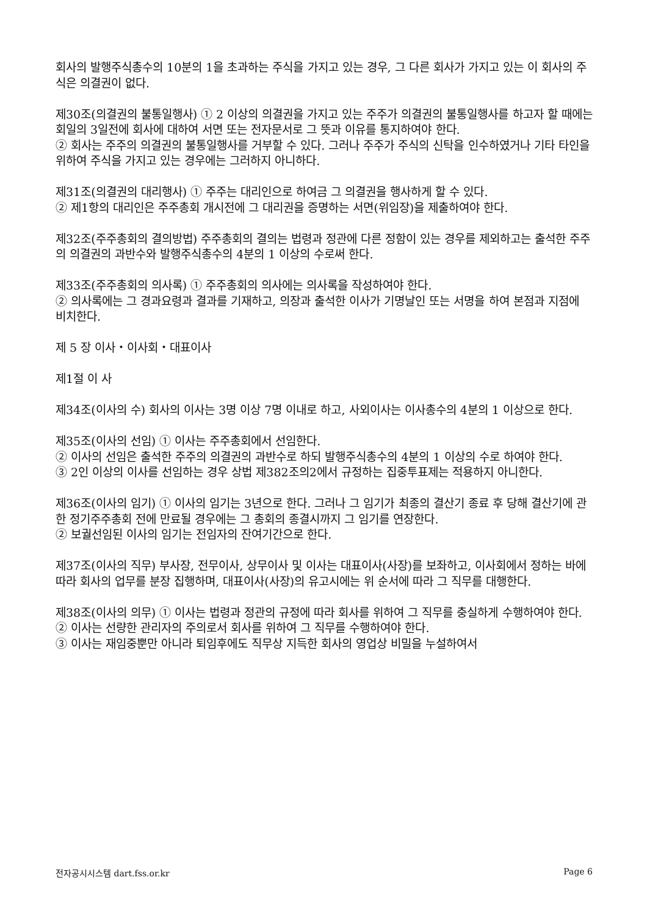회사의 발행주식총수의 10분의 1을 초과하는 주식을 가지고 있는 경우, 그 다른 회사가 가지고 있는 이 회사의 주식은 의결권이 없다.
제30조(의결권의 불통일행사) ① 2 이상의 의결권을 가지고 있는 주주가 의결권의 불통일행사를 하고자 할 때에는 회일의 3일전에 회사에 대하여 서면 또는 전자문서로 그 뜻과 이유를 통지하여야 한다.
② 회사는 주주의 의결권의 불통일행사를 거부할 수 있다. 그러나 주주가 주식의 신탁을 인수하였거나 기타 타인을 위하여 주식을 가지고 있는 경우에는 그러하지 아니하다.
제31조(의결권의 대리행사) ① 주주는 대리인으로 하여금 그 의결권을 행사하게 할 수 있다.
② 제1항의 대리인은 주주총회 개시전에 그 대리권을 증명하는 서면(위임장)을 제출하여야 한다.
제32조(주주총회의 결의방법) 주주총회의 결의는 법령과 정관에 다른 정함이 있는 경우를 제외하고는 출석한 주주의 의결권의 과반수와 발행주식총수의 4분의 1 이상의 수로써 한다.
제33조(주주총회의 의사록) ① 주주총회의 의사에는 의사록을 작성하여야 한다.
② 의사록에는 그 경과요령과 결과를 기재하고, 의장과 출석한 이사가 기명날인 또는 서명을 하여 본점과 지점에 비치한다.
제 5 장 이사・이사회・대표이사
제1절 이 사
제34조(이사의 수) 회사의 이사는 3명 이상 7명 이내로 하고, 사외이사는 이사총수의 4분의 1 이상으로 한다.
제35조(이사의 선임) ① 이사는 주주총회에서 선임한다.
② 이사의 선임은 출석한 주주의 의결권의 과반수로 하되 발행주식총수의 4분의 1 이상의 수로 하여야 한다.
③ 2인 이상의 이사를 선임하는 경우 상법 제382조의2에서 규정하는 집중투표제는 적용하지 아니한다.
제36조(이사의 임기) ① 이사의 임기는 3년으로 한다. 그러나 그 임기가 최종의 결산기 종료 후 당해 결산기에 관한 정기주주총회 전에 만료될 경우에는 그 총회의 종결시까지 그 임기를 연장한다.
② 보궐선임된 이사의 임기는 전임자의 잔여기간으로 한다.
제37조(이사의 직무) 부사장, 전무이사, 상무이사 및 이사는 대표이사(사장)를 보좌하고, 이사회에서 정하는 바에 따라 회사의 업무를 분장 집행하며, 대표이사(사장)의 유고시에는 위 순서에 따라 그 직무를 대행한다.
제38조(이사의 의무) ① 이사는 법령과 정관의 규정에 따라 회사를 위하여 그 직무를 충실하게 수행하여야 한다.
② 이사는 선량한 관리자의 주의로서 회사를 위하여 그 직무를 수행하여야 한다.
③ 이사는 재임중뿐만 아니라 퇴임후에도 직무상 지득한 회사의 영업상 비밀을 누설하여서
전자공시시스템 dart.fss.or.kr Page 6